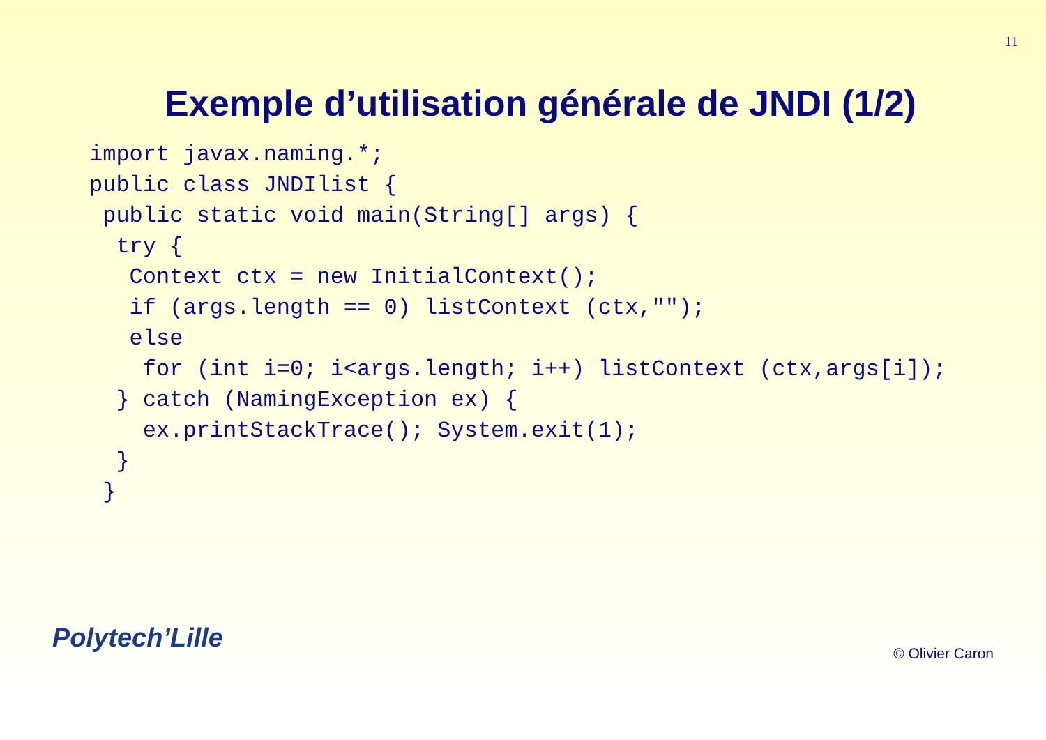11
Exemple d’utilisation générale de JNDI (1/2)
import javax.naming.*;
public class JNDIlist {
 public static void main(String[] args) {
  try {
   Context ctx = new InitialContext();
   if (args.length == 0) listContext (ctx,"");
   else
    for (int i=0; i<args.length; i++) listContext (ctx,args[i]);
  } catch (NamingException ex) {
    ex.printStackTrace(); System.exit(1);
  }
 }
Polytech’Lille © Olivier Caron